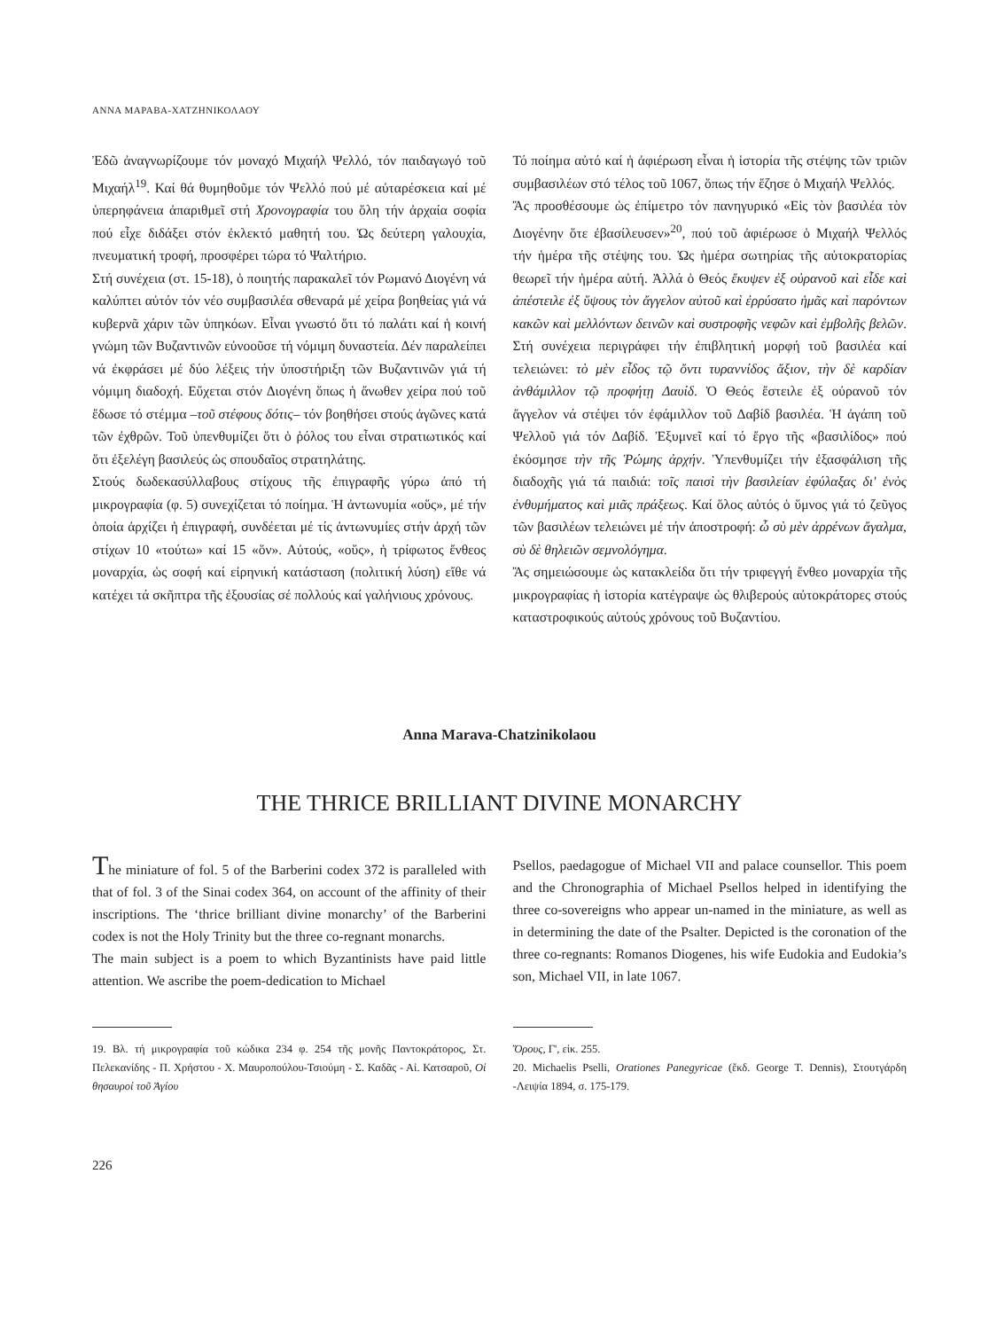ΑΝΝΑ ΜΑΡΑΒΑ-ΧΑΤΖΗΝΙΚΟΛΑΟΥ
Ἐδῶ ἀναγνωρίζουμε τόν μοναχό Μιχαήλ Ψελλό, τόν παιδαγωγό τοῦ Μιχαήλ<sup>19</sup>. Καί θά θυμηθοῦμε τόν Ψελλό πού μέ αὐταρέσκεια καί μέ ὑπερηφάνεια ἀπαριθμεῖ στή Χρονογραφία του ὅλη τήν ἀρχαία σοφία πού εἶχε διδάξει στόν ἐκλεκτό μαθητή του. Ὡς δεύτερη γαλουχία, πνευματική τροφή, προσφέρει τώρα τό Ψαλτήριο.
Στή συνέχεια (στ. 15-18), ὁ ποιητής παρακαλεῖ τόν Ρωμανό Διογένη νά καλύπτει αὐτόν τόν νέο συμβασιλέα σθεναρά μέ χείρα βοηθείας γιά νά κυβερνᾶ χάριν τῶν ὑπηκόων. Εἶναι γνωστό ὅτι τό παλάτι καί ἡ κοινή γνώμη τῶν Βυζαντινῶν εὐνοοῦσε τή νόμιμη δυναστεία. Δέν παραλείπει νά ἐκφράσει μέ δύο λέξεις τήν ὑποστήριξη τῶν Βυζαντινῶν γιά τή νόμιμη διαδοχή. Εὔχεται στόν Διογένη ὅπως ἡ ἄνωθεν χείρα πού τοῦ ἔδωσε τό στέμμα –τοῦ στέφους δότις– τόν βοηθήσει στούς ἀγῶνες κατά τῶν ἐχθρῶν. Τοῦ ὑπενθυμίζει ὅτι ὁ ῥόλος του εἶναι στρατιωτικός καί ὅτι ἐξελέγη βασιλεύς ὡς σπουδαῖος στρατηλάτης.
Στούς δωδεκασύλλαβους στίχους τῆς ἐπιγραφῆς γύρω ἀπό τή μικρογραφία (φ. 5) συνεχίζεται τό ποίημα. Ἡ ἀντωνυμία «οὕς», μέ τήν ὁποία ἀρχίζει ἡ ἐπιγραφή, συνδέεται μέ τίς ἀντωνυμίες στήν ἀρχή τῶν στίχων 10 «τούτω» καί 15 «ὅν». Αὐτούς, «οὕς», ἡ τρίφωτος ἔνθεος μοναρχία, ὡς σοφή καί εἰρηνική κατάσταση (πολιτική λύση) εἴθε νά κατέχει τά σκῆπτρα τῆς ἐξουσίας σέ πολλούς καί γαλήνιους χρόνους.
Τό ποίημα αὐτό καί ἡ ἀφιέρωση εἶναι ἡ ἱστορία τῆς στέψης τῶν τριῶν συμβασιλέων στό τέλος τοῦ 1067, ὅπως τήν ἔζησε ὁ Μιχαήλ Ψελλός.
Ἄς προσθέσουμε ὡς ἐπίμετρο τόν πανηγυρικό «Εἰς τὸν βασιλέα τὸν Διογένην ὅτε ἐβασίλευσεν»<sup>20</sup>, πού τοῦ ἀφιέρωσε ὁ Μιχαήλ Ψελλός τήν ἡμέρα τῆς στέψης του. Ὡς ἡμέρα σωτηρίας τῆς αὐτοκρατορίας θεωρεῖ τήν ἡμέρα αὐτή. Ἀλλά ὁ Θεός ἔκυψεν ἐξ οὐρανοῦ καὶ εἶδε καὶ ἀπέστειλε ἐξ ὕψους τὸν ἄγγελον αὐτοῦ καὶ ἐρρύσατο ἡμᾶς καὶ παρόντων κακῶν καὶ μελλόντων δεινῶν καὶ συστροφῆς νεφῶν καὶ ἐμβολῆς βελῶν. Στή συνέχεια περιγράφει τήν ἐπιβλητική μορφή τοῦ βασιλέα καί τελειώνει: τὸ μὲν εἶδος τῷ ὄντι τυραννίδος ἄξιον, τὴν δὲ καρδίαν ἀνθάμιλλον τῷ προφήτῃ Δαυίδ. Ὁ Θεός ἔστειλε ἐξ οὐρανοῦ τόν ἄγγελον νά στέψει τόν ἐφάμιλλον τοῦ Δαβίδ βασιλέα. Ἡ ἀγάπη τοῦ Ψελλοῦ γιά τόν Δαβίδ. Ἐξυμνεῖ καί τό ἔργο τῆς «βασιλίδος» πού ἐκόσμησε τὴν τῆς Ῥώμης ἀρχήν. Ὑπενθυμίζει τήν ἐξασφάλιση τῆς διαδοχῆς γιά τά παιδιά: τοῖς παισὶ τὴν βασιλείαν ἐφύλαξας δι' ἑνὸς ἐνθυμήματος καὶ μιᾶς πράξεως. Καί ὅλος αὐτός ὁ ὕμνος γιά τό ζεῦγος τῶν βασιλέων τελειώνει μέ τήν ἀποστροφή: ὦ σὺ μὲν ἀρρένων ἄγαλμα, σὺ δὲ θηλειῶν σεμνολόγημα.
Ἄς σημειώσουμε ὡς κατακλείδα ὅτι τήν τριφεγγή ἔνθεο μοναρχία τῆς μικρογραφίας ἡ ἱστορία κατέγραψε ὡς θλιβερούς αὐτοκράτορες στούς καταστροφικούς αὐτούς χρόνους τοῦ Βυζαντίου.
Anna Marava-Chatzinikolaou
THE THRICE BRILLIANT DIVINE MONARCHY
The miniature of fol. 5 of the Barberini codex 372 is paralleled with that of fol. 3 of the Sinai codex 364, on account of the affinity of their inscriptions. The ‘thrice brilliant divine monarchy’ of the Barberini codex is not the Holy Trinity but the three co-regnant monarchs.
The main subject is a poem to which Byzantinists have paid little attention. We ascribe the poem-dedication to Michael
Psellos, paedagogue of Michael VII and palace counsellor. This poem and the Chronographia of Michael Psellos helped in identifying the three co-sovereigns who appear un-named in the miniature, as well as in determining the date of the Psalter. Depicted is the coronation of the three co-regnants: Romanos Diogenes, his wife Eudokia and Eudokia’s son, Michael VII, in late 1067.
19. Βλ. τή μικρογραφία τοῦ κώδικα 234 φ. 254 τῆς μονῆς Παντοκράτορος, Στ. Πελεκανίδης - Π. Χρήστου - Χ. Μαυροπούλου-Τσιούμη - Σ. Καδᾶς - Αἰ. Κατσαροῦ, Οἱ θησαυροί τοῦ Ἁγίου
Ὄρους, Γ', εἰκ. 255.
20. Michaelis Pselli, Orationes Panegyricae (ἔκδ. George T. Dennis), Στουτγάρδη -Λειψία 1894, σ. 175-179.
226